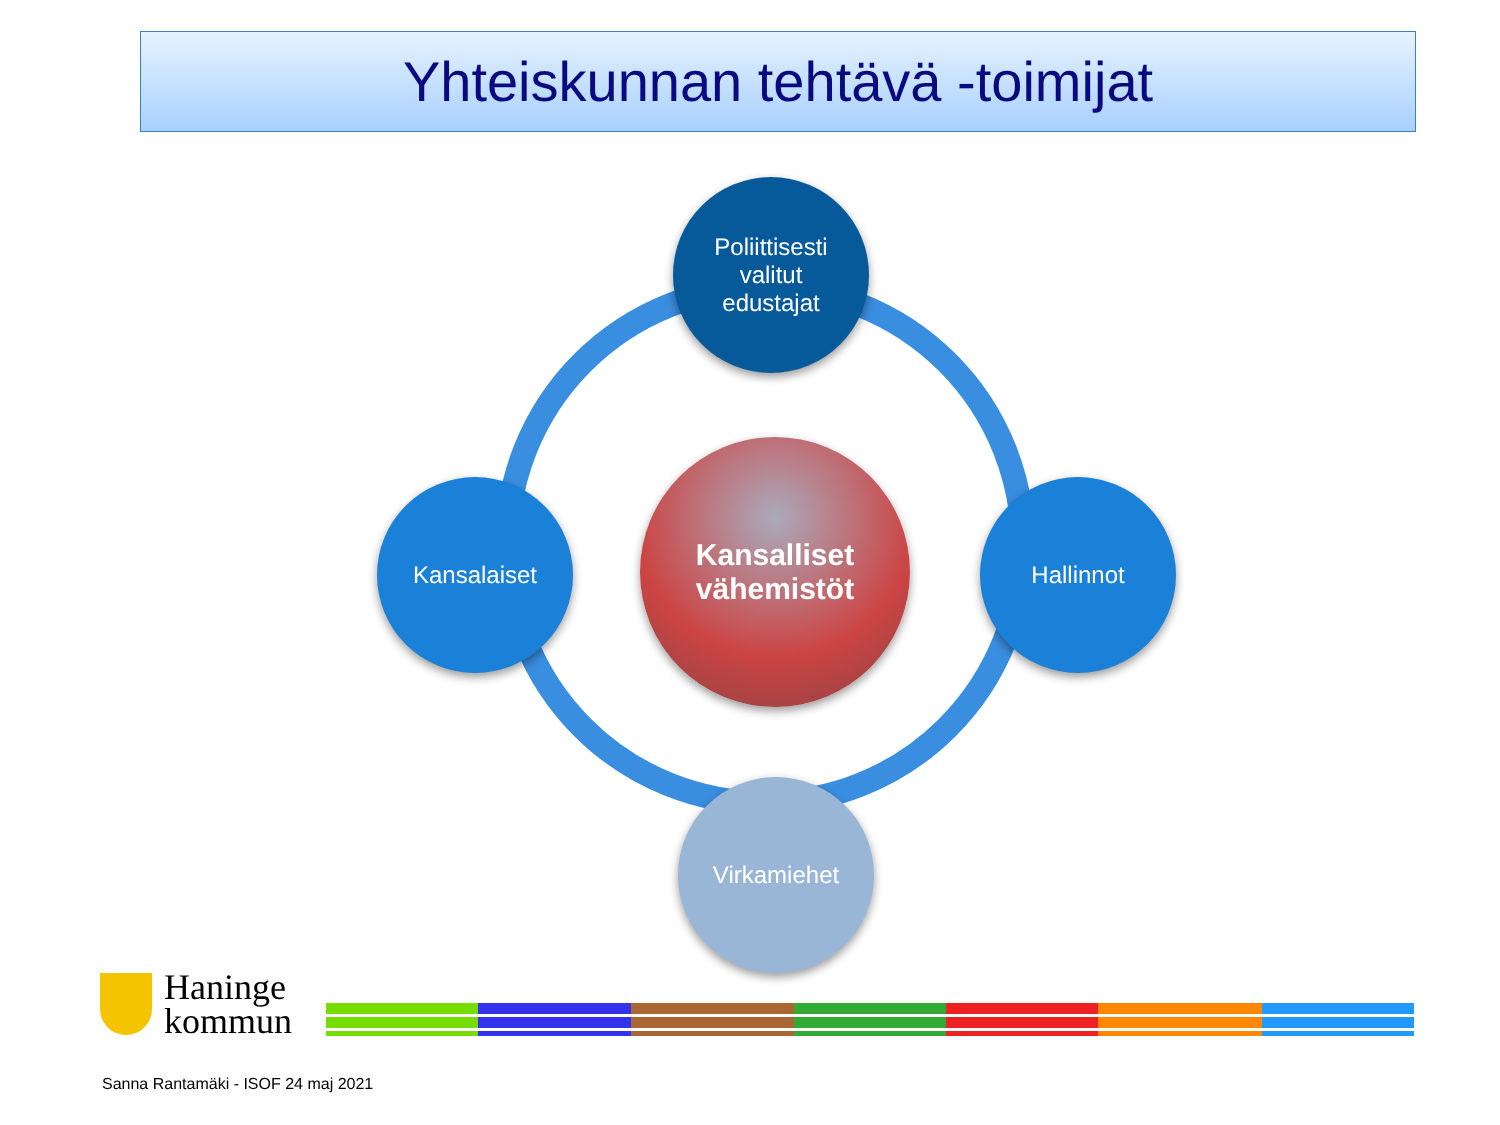Yhteiskunnan tehtävä -toimijat
Poliittisesti
valitut
edustajat
Kansalaiset Hallinnot
Kansalliset vähemistöt
Virkamiehet
Haninge
kommun
Sanna Rantamäki - ISOF 24 maj 2021